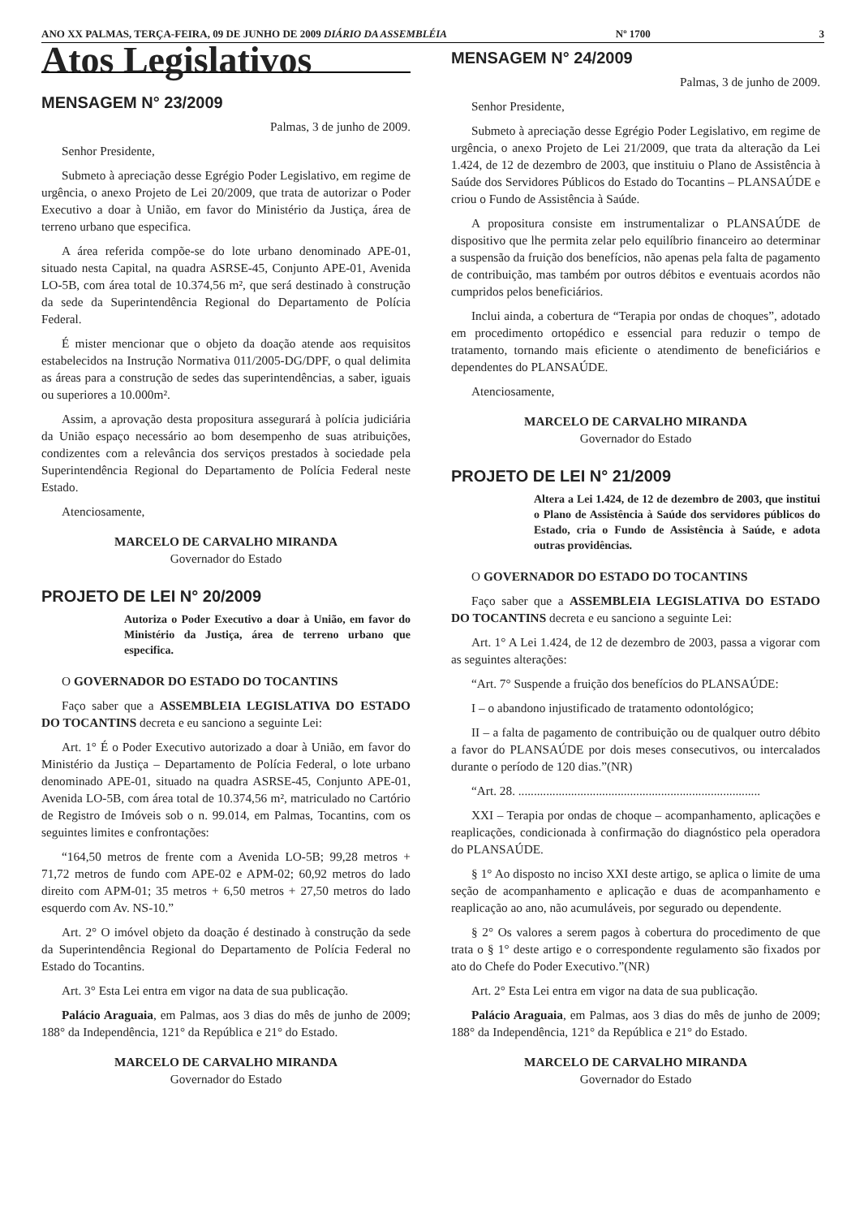ANO XX PALMAS, TERÇA-FEIRA, 09 DE JUNHO DE 2009 DIÁRIO DA ASSEMBLÉIA Nº 1700 3
Atos Legislativos
MENSAGEM N° 23/2009
Palmas, 3 de junho de 2009.
Senhor Presidente,
Submeto à apreciação desse Egrégio Poder Legislativo, em regime de urgência, o anexo Projeto de Lei 20/2009, que trata de autorizar o Poder Executivo a doar à União, em favor do Ministério da Justiça, área de terreno urbano que especifica.
A área referida compõe-se do lote urbano denominado APE-01, situado nesta Capital, na quadra ASRSE-45, Conjunto APE-01, Avenida LO-5B, com área total de 10.374,56 m², que será destinado à construção da sede da Superintendência Regional do Departamento de Polícia Federal.
É mister mencionar que o objeto da doação atende aos requisitos estabelecidos na Instrução Normativa 011/2005-DG/DPF, o qual delimita as áreas para a construção de sedes das superintendências, a saber, iguais ou superiores a 10.000m².
Assim, a aprovação desta propositura assegurará à polícia judiciária da União espaço necessário ao bom desempenho de suas atribuições, condizentes com a relevância dos serviços prestados à sociedade pela Superintendência Regional do Departamento de Polícia Federal neste Estado.
Atenciosamente,
MARCELO DE CARVALHO MIRANDA
Governador do Estado
PROJETO DE LEI N° 20/2009
Autoriza o Poder Executivo a doar à União, em favor do Ministério da Justiça, área de terreno urbano que especifica.
O GOVERNADOR DO ESTADO DO TOCANTINS
Faço saber que a ASSEMBLEIA LEGISLATIVA DO ESTADO DO TOCANTINS decreta e eu sanciono a seguinte Lei:
Art. 1° É o Poder Executivo autorizado a doar à União, em favor do Ministério da Justiça – Departamento de Polícia Federal, o lote urbano denominado APE-01, situado na quadra ASRSE-45, Conjunto APE-01, Avenida LO-5B, com área total de 10.374,56 m², matriculado no Cartório de Registro de Imóveis sob o n. 99.014, em Palmas, Tocantins, com os seguintes limites e confrontações:
“164,50 metros de frente com a Avenida LO-5B; 99,28 metros + 71,72 metros de fundo com APE-02 e APM-02; 60,92 metros do lado direito com APM-01; 35 metros + 6,50 metros + 27,50 metros do lado esquerdo com Av. NS-10.”
Art. 2° O imóvel objeto da doação é destinado à construção da sede da Superintendência Regional do Departamento de Polícia Federal no Estado do Tocantins.
Art. 3° Esta Lei entra em vigor na data de sua publicação.
Palácio Araguaia, em Palmas, aos 3 dias do mês de junho de 2009; 188° da Independência, 121° da República e 21° do Estado.
MARCELO DE CARVALHO MIRANDA
Governador do Estado
MENSAGEM N° 24/2009
Palmas, 3 de junho de 2009.
Senhor Presidente,
Submeto à apreciação desse Egrégio Poder Legislativo, em regime de urgência, o anexo Projeto de Lei 21/2009, que trata da alteração da Lei 1.424, de 12 de dezembro de 2003, que instituiu o Plano de Assistência à Saúde dos Servidores Públicos do Estado do Tocantins – PLANSAÚDE e criou o Fundo de Assistência à Saúde.
A propositura consiste em instrumentalizar o PLANSAÚDE de dispositivo que lhe permita zelar pelo equilíbrio financeiro ao determinar a suspensão da fruição dos benefícios, não apenas pela falta de pagamento de contribuição, mas também por outros débitos e eventuais acordos não cumpridos pelos beneficiários.
Inclui ainda, a cobertura de “Terapia por ondas de choques”, adotado em procedimento ortopédico e essencial para reduzir o tempo de tratamento, tornando mais eficiente o atendimento de beneficiários e dependentes do PLANSAÚDE.
Atenciosamente,
MARCELO DE CARVALHO MIRANDA
Governador do Estado
PROJETO DE LEI N° 21/2009
Altera a Lei 1.424, de 12 de dezembro de 2003, que institui o Plano de Assistência à Saúde dos servidores públicos do Estado, cria o Fundo de Assistência à Saúde, e adota outras providências.
O GOVERNADOR DO ESTADO DO TOCANTINS
Faço saber que a ASSEMBLEIA LEGISLATIVA DO ESTADO DO TOCANTINS decreta e eu sanciono a seguinte Lei:
Art. 1° A Lei 1.424, de 12 de dezembro de 2003, passa a vigorar com as seguintes alterações:
“Art. 7° Suspende a fruição dos benefícios do PLANSAÚDE:
I – o abandono injustificado de tratamento odontológico;
II – a falta de pagamento de contribuição ou de qualquer outro débito a favor do PLANSAÚDE por dois meses consecutivos, ou intercalados durante o período de 120 dias.”(NR)
“Art. 28. ..............................................................................
XXI – Terapia por ondas de choque – acompanhamento, aplicações e reaplicações, condicionada à confirmação do diagnóstico pela operadora do PLANSAÚDE.
§ 1° Ao disposto no inciso XXI deste artigo, se aplica o limite de uma seção de acompanhamento e aplicação e duas de acompanhamento e reaplicação ao ano, não acumuláveis, por segurado ou dependente.
§ 2° Os valores a serem pagos à cobertura do procedimento de que trata o § 1° deste artigo e o correspondente regulamento são fixados por ato do Chefe do Poder Executivo.”(NR)
Art. 2° Esta Lei entra em vigor na data de sua publicação.
Palácio Araguaia, em Palmas, aos 3 dias do mês de junho de 2009; 188° da Independência, 121° da República e 21° do Estado.
MARCELO DE CARVALHO MIRANDA
Governador do Estado